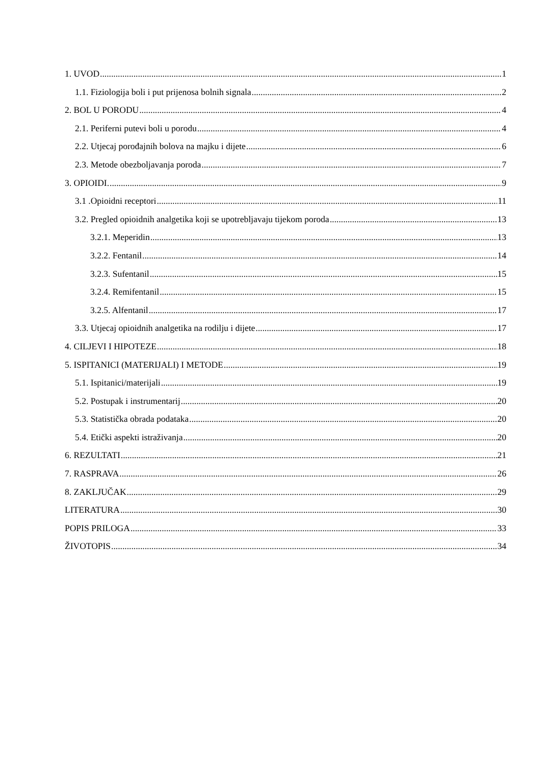1. UVOD 1
1.1. Fiziologija boli i put prijenosa bolnih signala 2
2. BOL U PORODU 4
2.1. Periferni putevi boli u porodu 4
2.2. Utjecaj porođajnih bolova na majku i dijete 6
2.3. Metode obezboljavanja poroda 7
3. OPIOIDI. 9
3.1 .Opioidni receptori 11
3.2. Pregled opioidnih analgetika koji se upotrebljavaju tijekom poroda 13
3.2.1. Meperidin 13
3.2.2. Fentanil 14
3.2.3. Sufentanil 15
3.2.4. Remifentanil 15
3.2.5. Alfentanil 17
3.3. Utjecaj opioidnih analgetika na rodilju i dijete 17
4. CILJEVI I HIPOTEZE 18
5. ISPITANICI (MATERIJALI) I METODE 19
5.1. Ispitanici/materijali 19
5.2. Postupak i instrumentarij 20
5.3. Statistička obrada podataka 20
5.4. Etički aspekti istraživanja 20
6. REZULTATI 21
7. RASPRAVA 26
8. ZAKLJUČAK 29
LITERATURA 30
POPIS PRILOGA 33
ŽIVOTOPIS 34